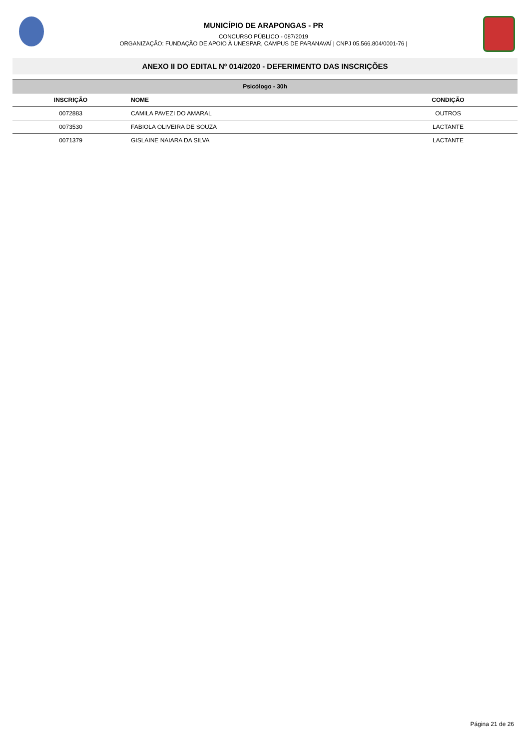MUNICÍPIO DE ARAPONGAS - PR
CONCURSO PÚBLICO - 087/2019
ORGANIZAÇÃO: FUNDAÇÃO DE APOIO À UNESPAR, CAMPUS DE PARANAVAÍ | CNPJ 05.566.804/0001-76 |
ANEXO II DO EDITAL Nº 014/2020 - DEFERIMENTO DAS INSCRIÇÕES
| Psicólogo - 30h | | |
| --- | --- | --- |
| INSCRIÇÃO | NOME | CONDIÇÃO |
| 0072883 | CAMILA PAVEZI DO AMARAL | OUTROS |
| 0073530 | FABIOLA OLIVEIRA DE SOUZA | LACTANTE |
| 0071379 | GISLAINE NAIARA DA SILVA | LACTANTE |
Página 21 de 26